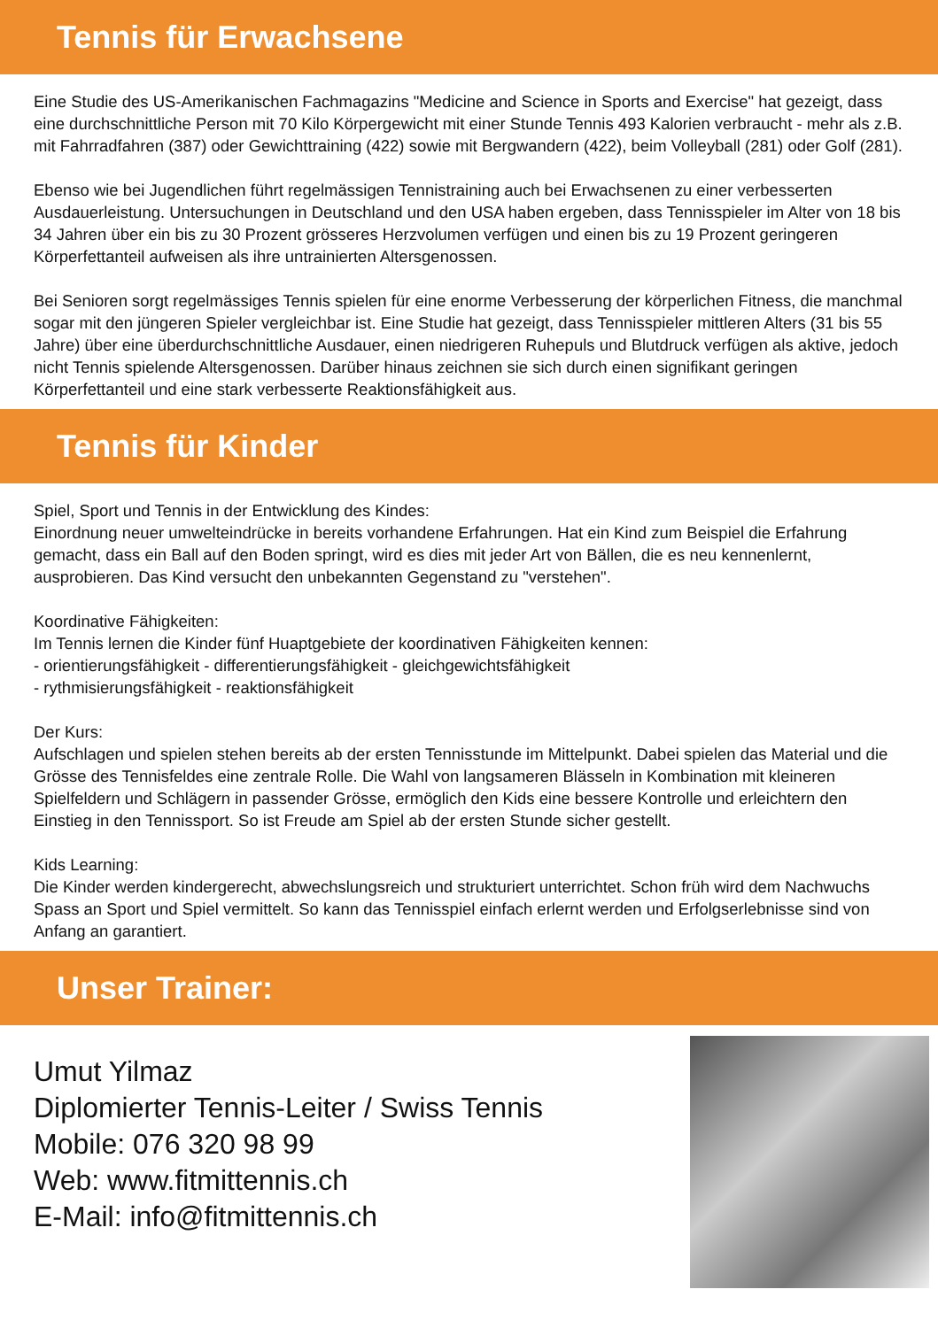Tennis für Erwachsene
Eine Studie des US-Amerikanischen Fachmagazins "Medicine and Science in Sports and Exercise" hat gezeigt, dass eine durchschnittliche Person mit 70 Kilo Körpergewicht mit einer Stunde Tennis 493 Kalorien verbraucht - mehr als z.B. mit Fahrradfahren (387) oder Gewichttraining (422) sowie mit Bergwandern (422), beim Volleyball (281) oder Golf (281).
Ebenso wie bei Jugendlichen führt regelmässigen Tennistraining auch bei Erwachsenen zu einer verbesserten Ausdauerleistung. Untersuchungen in Deutschland und den USA haben ergeben, dass Tennisspieler im Alter von 18 bis 34 Jahren über ein bis zu 30 Prozent grösseres Herzvolumen verfügen und einen bis zu 19 Prozent geringeren Körperfettanteil aufweisen als ihre untrainierten Altersgenossen.
Bei Senioren sorgt regelmässiges Tennis spielen für eine enorme Verbesserung der körperlichen Fitness, die manchmal sogar mit den jüngeren Spieler vergleichbar ist. Eine Studie hat gezeigt, dass Tennisspieler mittleren Alters (31 bis 55 Jahre) über eine überdurchschnittliche Ausdauer, einen niedrigeren Ruhepuls und Blutdruck verfügen als aktive, jedoch nicht Tennis spielende Altersgenossen. Darüber hinaus zeichnen sie sich durch einen signifikant geringen Körperfettanteil und eine stark verbesserte Reaktionsfähigkeit aus.
Tennis für Kinder
Spiel, Sport und Tennis in der Entwicklung des Kindes:
Einordnung neuer umwelteindrücke in bereits vorhandene Erfahrungen. Hat ein Kind zum Beispiel die Erfahrung gemacht, dass ein Ball auf den Boden springt, wird es dies mit jeder Art von Bällen, die es neu kennenlernt, ausprobieren. Das Kind versucht den unbekannten Gegenstand zu "verstehen".
Koordinative Fähigkeiten:
Im Tennis lernen die Kinder fünf Huaptgebiete der koordinativen Fähigkeiten kennen:
- orientierungsfähigkeit - differentierungsfähigkeit - gleichgewichtsfähigkeit
- rythmisierungsfähigkeit - reaktionsfähigkeit
Der Kurs:
Aufschlagen und spielen stehen bereits ab der ersten Tennisstunde im Mittelpunkt. Dabei spielen das Material und die Grösse des Tennisfeldes eine zentrale Rolle. Die Wahl von langsameren Blässeln in Kombination mit kleineren Spielfeldern und Schlägern in passender Grösse, ermöglich den Kids eine bessere Kontrolle und erleichtern den Einstieg in den Tennissport. So ist Freude am Spiel ab der ersten Stunde sicher gestellt.
Kids Learning:
Die Kinder werden kindergerecht, abwechslungsreich und strukturiert unterrichtet. Schon früh wird dem Nachwuchs Spass an Sport und Spiel vermittelt. So kann das Tennisspiel einfach erlernt werden und Erfolgserlebnisse sind von Anfang an garantiert.
Unser Trainer:
Umut Yilmaz
Diplomierter Tennis-Leiter / Swiss Tennis
Mobile: 076 320 98 99
Web: www.fitmittennis.ch
E-Mail: info@fitmittennis.ch